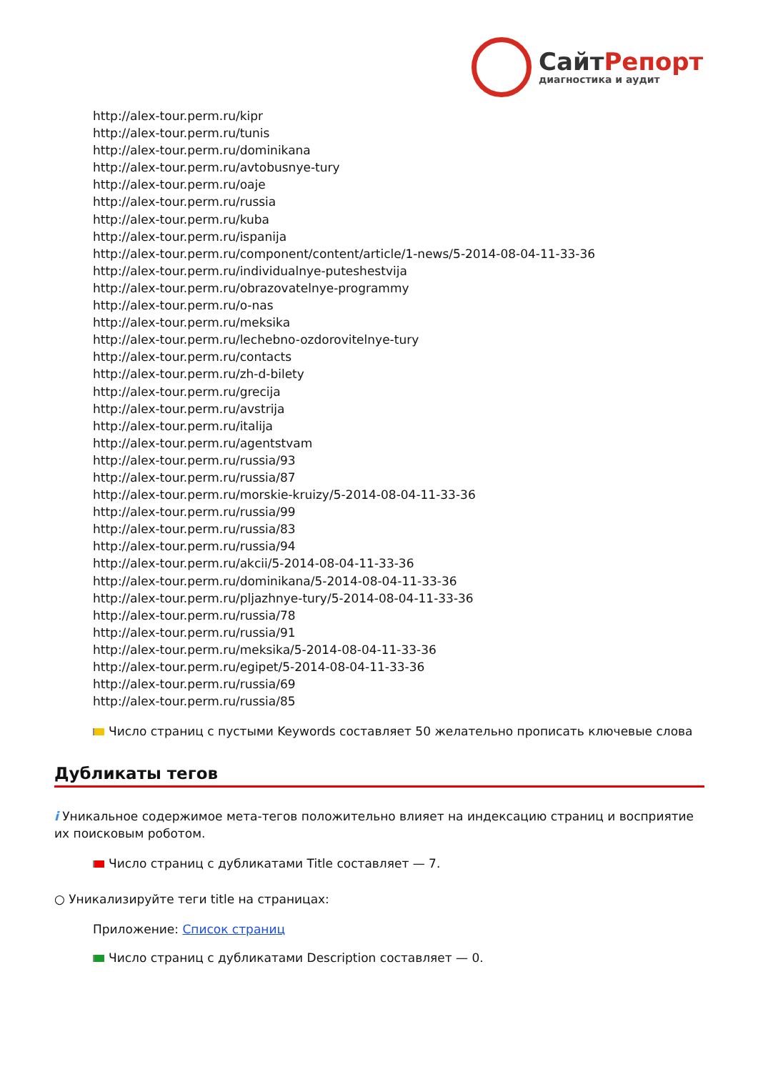СайтРепорт
диагностика и аудит
http://alex-tour.perm.ru/kipr
http://alex-tour.perm.ru/tunis
http://alex-tour.perm.ru/dominikana
http://alex-tour.perm.ru/avtobusnye-tury
http://alex-tour.perm.ru/oaje
http://alex-tour.perm.ru/russia
http://alex-tour.perm.ru/kuba
http://alex-tour.perm.ru/ispanija
http://alex-tour.perm.ru/component/content/article/1-news/5-2014-08-04-11-33-36
http://alex-tour.perm.ru/individualnye-puteshestvija
http://alex-tour.perm.ru/obrazovatelnye-programmy
http://alex-tour.perm.ru/o-nas
http://alex-tour.perm.ru/meksika
http://alex-tour.perm.ru/lechebno-ozdorovitelnye-tury
http://alex-tour.perm.ru/contacts
http://alex-tour.perm.ru/zh-d-bilety
http://alex-tour.perm.ru/grecija
http://alex-tour.perm.ru/avstrija
http://alex-tour.perm.ru/italija
http://alex-tour.perm.ru/agentstvam
http://alex-tour.perm.ru/russia/93
http://alex-tour.perm.ru/russia/87
http://alex-tour.perm.ru/morskie-kruizy/5-2014-08-04-11-33-36
http://alex-tour.perm.ru/russia/99
http://alex-tour.perm.ru/russia/83
http://alex-tour.perm.ru/russia/94
http://alex-tour.perm.ru/akcii/5-2014-08-04-11-33-36
http://alex-tour.perm.ru/dominikana/5-2014-08-04-11-33-36
http://alex-tour.perm.ru/pljazhnye-tury/5-2014-08-04-11-33-36
http://alex-tour.perm.ru/russia/78
http://alex-tour.perm.ru/russia/91
http://alex-tour.perm.ru/meksika/5-2014-08-04-11-33-36
http://alex-tour.perm.ru/egipet/5-2014-08-04-11-33-36
http://alex-tour.perm.ru/russia/69
http://alex-tour.perm.ru/russia/85
Число страниц с пустыми Keywords составляет 50 желательно прописать ключевые слова
Дубликаты тегов
i Уникальное содержимое мета-тегов положительно влияет на индексацию страниц и восприятие их поисковым роботом.
Число страниц с дубликатами Title составляет — 7.
○ Уникализируйте теги title на страницах:
Приложение: Список страниц
Число страниц с дубликатами Description составляет — 0.